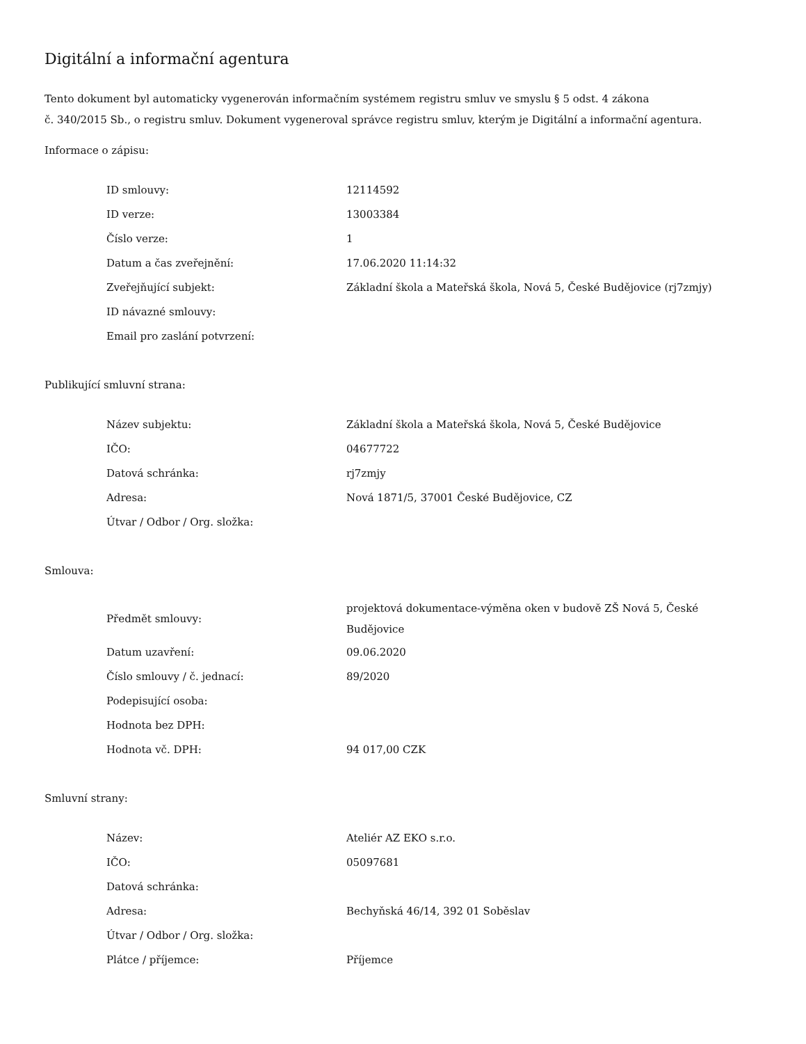Digitální a informační agentura
Tento dokument byl automaticky vygenerován informačním systémem registru smluv ve smyslu § 5 odst. 4 zákona
č. 340/2015 Sb., o registru smluv. Dokument vygeneroval správce registru smluv, kterým je Digitální a informační agentura.
Informace o zápisu:
| ID smlouvy: | 12114592 |
| ID verze: | 13003384 |
| Číslo verze: | 1 |
| Datum a čas zveřejnění: | 17.06.2020 11:14:32 |
| Zveřejňující subjekt: | Základní škola a Mateřská škola, Nová 5, České Budějovice (rj7zmjy) |
| ID návazné smlouvy: | |
| Email pro zaslání potvrzení: | |
Publikující smluvní strana:
| Název subjektu: | Základní škola a Mateřská škola, Nová 5, České Budějovice |
| IČO: | 04677722 |
| Datová schránka: | rj7zmjy |
| Adresa: | Nová 1871/5, 37001 České Budějovice, CZ |
| Útvar / Odbor / Org. složka: | |
Smlouva:
| Předmět smlouvy: | projektová dokumentace-výměna oken v budově ZŠ Nová 5, České Budějovice |
| Datum uzavření: | 09.06.2020 |
| Číslo smlouvy / č. jednací: | 89/2020 |
| Podepisující osoba: | |
| Hodnota bez DPH: | |
| Hodnota vč. DPH: | 94 017,00 CZK |
Smluvní strany:
| Název: | Ateliér AZ EKO s.r.o. |
| IČO: | 05097681 |
| Datová schránka: | |
| Adresa: | Bechyňská 46/14, 392 01 Soběslav |
| Útvar / Odbor / Org. složka: | |
| Plátce / příjemce: | Příjemce |